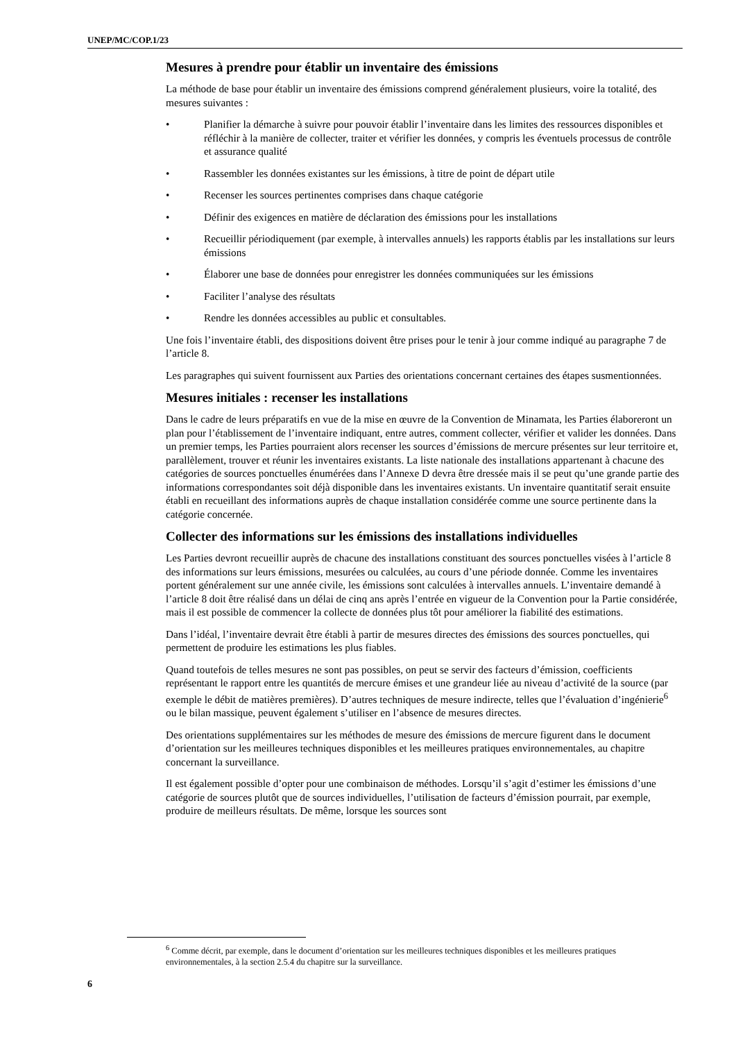UNEP/MC/COP.1/23
Mesures à prendre pour établir un inventaire des émissions
La méthode de base pour établir un inventaire des émissions comprend généralement plusieurs, voire la totalité, des mesures suivantes :
• Planifier la démarche à suivre pour pouvoir établir l’inventaire dans les limites des ressources disponibles et réfléchir à la manière de collecter, traiter et vérifier les données, y compris les éventuels processus de contrôle et assurance qualité
• Rassembler les données existantes sur les émissions, à titre de point de départ utile
• Recenser les sources pertinentes comprises dans chaque catégorie
• Définir des exigences en matière de déclaration des émissions pour les installations
• Recueillir périodiquement (par exemple, à intervalles annuels) les rapports établis par les installations sur leurs émissions
• Élaborer une base de données pour enregistrer les données communiquées sur les émissions
• Faciliter l’analyse des résultats
• Rendre les données accessibles au public et consultables.
Une fois l’inventaire établi, des dispositions doivent être prises pour le tenir à jour comme indiqué au paragraphe 7 de l’article 8.
Les paragraphes qui suivent fournissent aux Parties des orientations concernant certaines des étapes susmentionnées.
Mesures initiales : recenser les installations
Dans le cadre de leurs préparatifs en vue de la mise en œuvre de la Convention de Minamata, les Parties élaboreront un plan pour l’établissement de l’inventaire indiquant, entre autres, comment collecter, vérifier et valider les données. Dans un premier temps, les Parties pourraient alors recenser les sources d’émissions de mercure présentes sur leur territoire et, parallèlement, trouver et réunir les inventaires existants. La liste nationale des installations appartenant à chacune des catégories de sources ponctuelles énumérées dans l’Annexe D devra être dressée mais il se peut qu’une grande partie des informations correspondantes soit déjà disponible dans les inventaires existants. Un inventaire quantitatif serait ensuite établi en recueillant des informations auprès de chaque installation considérée comme une source pertinente dans la catégorie concernée.
Collecter des informations sur les émissions des installations individuelles
Les Parties devront recueillir auprès de chacune des installations constituant des sources ponctuelles visées à l’article 8 des informations sur leurs émissions, mesurées ou calculées, au cours d’une période donnée. Comme les inventaires portent généralement sur une année civile, les émissions sont calculées à intervalles annuels. L’inventaire demandé à l’article 8 doit être réalisé dans un délai de cinq ans après l’entrée en vigueur de la Convention pour la Partie considérée, mais il est possible de commencer la collecte de données plus tôt pour améliorer la fiabilité des estimations.
Dans l’idéal, l’inventaire devrait être établi à partir de mesures directes des émissions des sources ponctuelles, qui permettent de produire les estimations les plus fiables.
Quand toutefois de telles mesures ne sont pas possibles, on peut se servir des facteurs d’émission, coefficients représentant le rapport entre les quantités de mercure émises et une grandeur liée au niveau d’activité de la source (par exemple le débit de matières premières). D’autres techniques de mesure indirecte, telles que l’évaluation d’ingénierie<sup>6</sup> ou le bilan massique, peuvent également s’utiliser en l’absence de mesures directes.
Des orientations supplémentaires sur les méthodes de mesure des émissions de mercure figurent dans le document d’orientation sur les meilleures techniques disponibles et les meilleures pratiques environnementales, au chapitre concernant la surveillance.
Il est également possible d’opter pour une combinaison de méthodes. Lorsqu’il s’agit d’estimer les émissions d’une catégorie de sources plutôt que de sources individuelles, l’utilisation de facteurs d’émission pourrait, par exemple, produire de meilleurs résultats. De même, lorsque les sources sont
<sup>6</sup> Comme décrit, par exemple, dans le document d’orientation sur les meilleures techniques disponibles et les meilleures pratiques environnementales, à la section 2.5.4 du chapitre sur la surveillance.
6